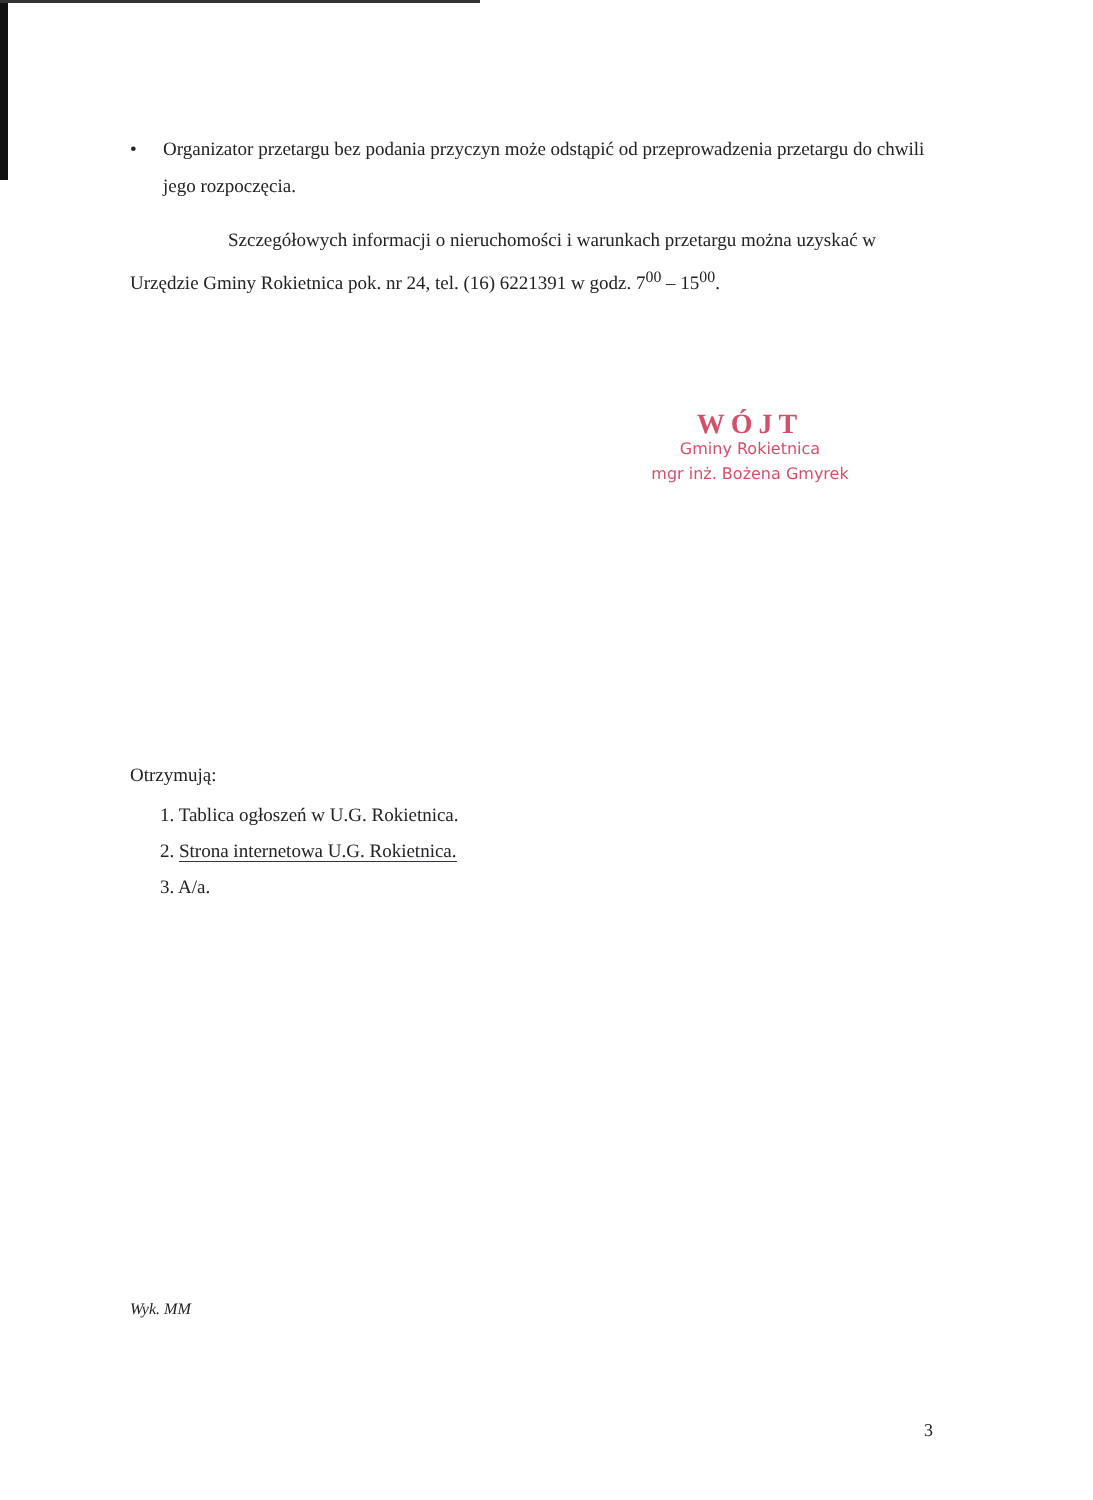• Organizator przetargu bez podania przyczyn może odstąpić od przeprowadzenia przetargu do chwili jego rozpoczęcia.
Szczegółowych informacji o nieruchomości i warunkach przetargu można uzyskać w Urzędzie Gminy Rokietnica pok. nr 24, tel. (16) 6221391 w godz. 7<sup>00</sup> – 15<sup>00</sup>.
WÓJT
Gminy Rokietnica
mgr inż. Bożena Gmyrek
Otrzymują:
1. Tablica ogłoszeń w U.G. Rokietnica.
2. Strona internetowa U.G. Rokietnica.
3. A/a.
Wyk. MM
3